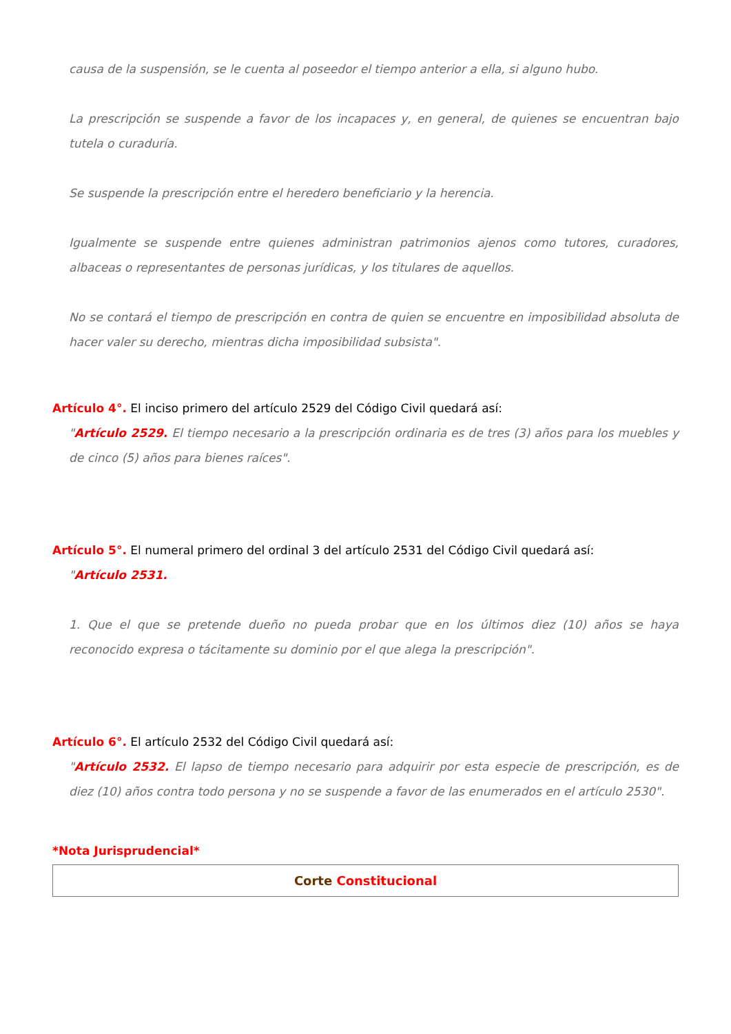causa de la suspensión, se le cuenta al poseedor el tiempo anterior a ella, si alguno hubo.
La prescripción se suspende a favor de los incapaces y, en general, de quienes se encuentran bajo tutela o curaduría.
Se suspende la prescripción entre el heredero beneficiario y la herencia.
Igualmente se suspende entre quienes administran patrimonios ajenos como tutores, curadores, albaceas o representantes de personas jurídicas, y los titulares de aquellos.
No se contará el tiempo de prescripción en contra de quien se encuentre en imposibilidad absoluta de hacer valer su derecho, mientras dicha imposibilidad subsista".
Artículo 4°. El inciso primero del artículo 2529 del Código Civil quedará así:
"Artículo 2529. El tiempo necesario a la prescripción ordinaria es de tres (3) años para los muebles y de cinco (5) años para bienes raíces".
Artículo 5°. El numeral primero del ordinal 3 del artículo 2531 del Código Civil quedará así:
"Artículo 2531.
1. Que el que se pretende dueño no pueda probar que en los últimos diez (10) años se haya reconocido expresa o tácitamente su dominio por el que alega la prescripción".
Artículo 6°. El artículo 2532 del Código Civil quedará así:
"Artículo 2532. El lapso de tiempo necesario para adquirir por esta especie de prescripción, es de diez (10) años contra todo persona y no se suspende a favor de las enumerados en el artículo 2530".
*Nota Jurisprudencial*
Corte Constitucional